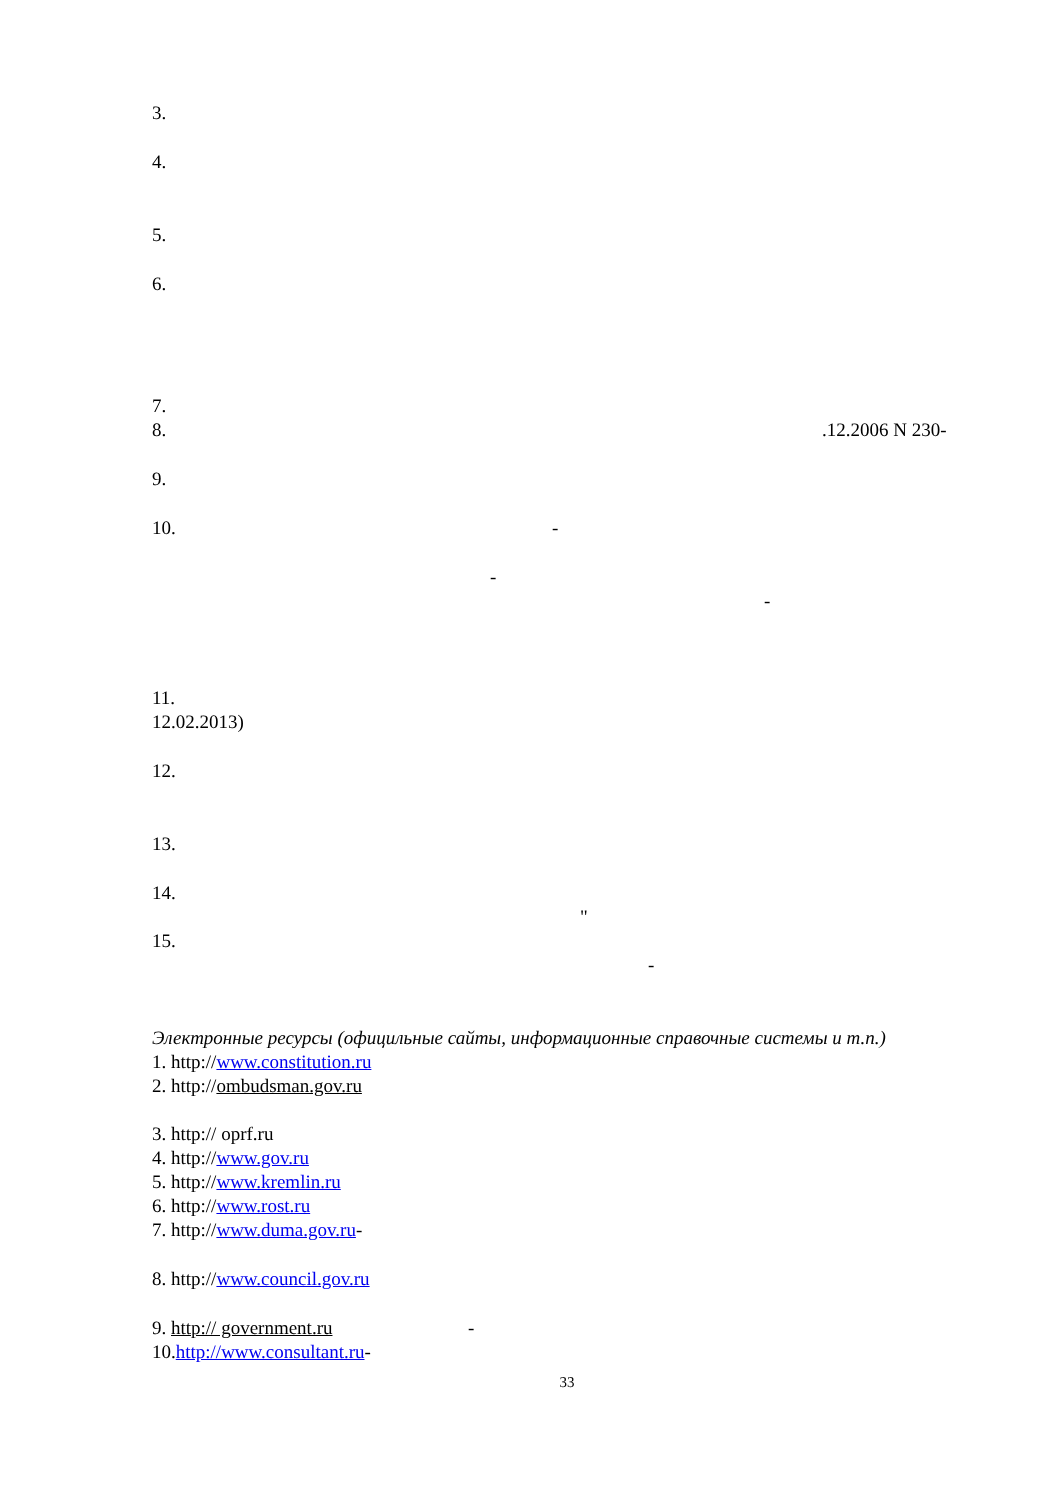3.
4.
5.
6.
7.
8..12.2006 N 230-
9.
10. -
-
-
11.
12.02.2013)
12.
13.
14.
"
15.
-
Электронные ресурсы (официльные сайты, информационные справочные системы и т.п.)
1. http:// www.constitution.ru
2. http:// ombudsman.gov.ru
3. http:// oprf.ru
4. http:// www.gov.ru
5. http:// www.kremlin.ru
6. http:// www.rost.ru
7. http:// www.duma.gov.ru -
8. http:// www.council.gov.ru
9. http:// government.ru -
10. http://www.consultant.ru -
33